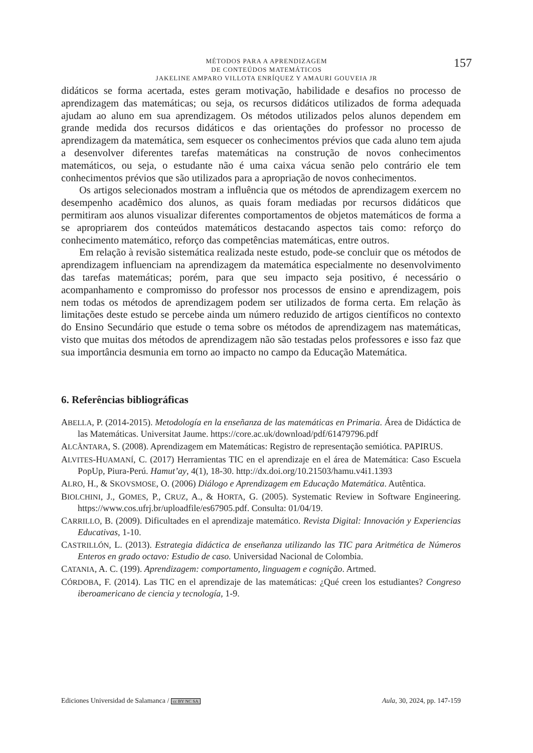MÉTODOS PARA A APRENDIZAGEM
DE CONTEÚDOS MATEMÁTICOS
JAKELINE AMPARO VILLOTA ENRÍQUEZ Y AMAURI GOUVEIA JR
157
didáticos se forma acertada, estes geram motivação, habilidade e desafios no processo de aprendizagem das matemáticas; ou seja, os recursos didáticos utilizados de forma adequada ajudam ao aluno em sua aprendizagem. Os métodos utilizados pelos alunos dependem em grande medida dos recursos didáticos e das orientações do professor no processo de aprendizagem da matemática, sem esquecer os conhecimentos prévios que cada aluno tem ajuda a desenvolver diferentes tarefas matemáticas na construção de novos conhecimentos matemáticos, ou seja, o estudante não é uma caixa vácua senão pelo contrário ele tem conhecimentos prévios que são utilizados para a apropriação de novos conhecimentos.
Os artigos selecionados mostram a influência que os métodos de aprendizagem exercem no desempenho acadêmico dos alunos, as quais foram mediadas por recursos didáticos que permitiram aos alunos visualizar diferentes comportamentos de objetos matemáticos de forma a se apropriarem dos conteúdos matemáticos destacando aspectos tais como: reforço do conhecimento matemático, reforço das competências matemáticas, entre outros.
Em relação à revisão sistemática realizada neste estudo, pode-se concluir que os métodos de aprendizagem influenciam na aprendizagem da matemática especialmente no desenvolvimento das tarefas matemáticas; porém, para que seu impacto seja positivo, é necessário o acompanhamento e compromisso do professor nos processos de ensino e aprendizagem, pois nem todas os métodos de aprendizagem podem ser utilizados de forma certa. Em relação às limitações deste estudo se percebe ainda um número reduzido de artigos científicos no contexto do Ensino Secundário que estude o tema sobre os métodos de aprendizagem nas matemáticas, visto que muitas dos métodos de aprendizagem não são testadas pelos professores e isso faz que sua importância desmunia em torno ao impacto no campo da Educação Matemática.
6. Referências bibliográficas
ABELLA, P. (2014-2015). Metodología en la enseñanza de las matemáticas en Primaria. Área de Didáctica de las Matemáticas. Universitat Jaume. https://core.ac.uk/download/pdf/61479796.pdf
ALCÂNTARA, S. (2008). Aprendizagem em Matemáticas: Registro de representação semiótica. PAPIRUS.
ALVITES-HUAMANÍ, C. (2017) Herramientas TIC en el aprendizaje en el área de Matemática: Caso Escuela PopUp, Piura-Perú. Hamut’ay, 4(1), 18-30. http://dx.doi.org/10.21503/hamu.v4i1.1393
ALRO, H., & SKOVSMOSE, O. (2006) Diálogo e Aprendizagem em Educação Matemática. Autêntica.
BIOLCHINI, J., GOMES, P., CRUZ, A., & HORTA, G. (2005). Systematic Review in Software Engineering. https://www.cos.ufrj.br/uploadfile/es67905.pdf. Consulta: 01/04/19.
CARRILLO, B. (2009). Dificultades en el aprendizaje matemático. Revista Digital: Innovación y Experiencias Educativas, 1-10.
CASTRILLÓN, L. (2013). Estrategia didáctica de enseñanza utilizando las TIC para Aritmética de Números Enteros en grado octavo: Estudio de caso. Universidad Nacional de Colombia.
CATANIA, A. C. (199). Aprendizagem: comportamento, linguagem e cognição. Artmed.
CÓRDOBA, F. (2014). Las TIC en el aprendizaje de las matemáticas: ¿Qué creen los estudiantes? Congreso iberoamericano de ciencia y tecnología, 1-9.
Ediciones Universidad de Salamanca / cc BY NC SA Aula, 30, 2024, pp. 147-159